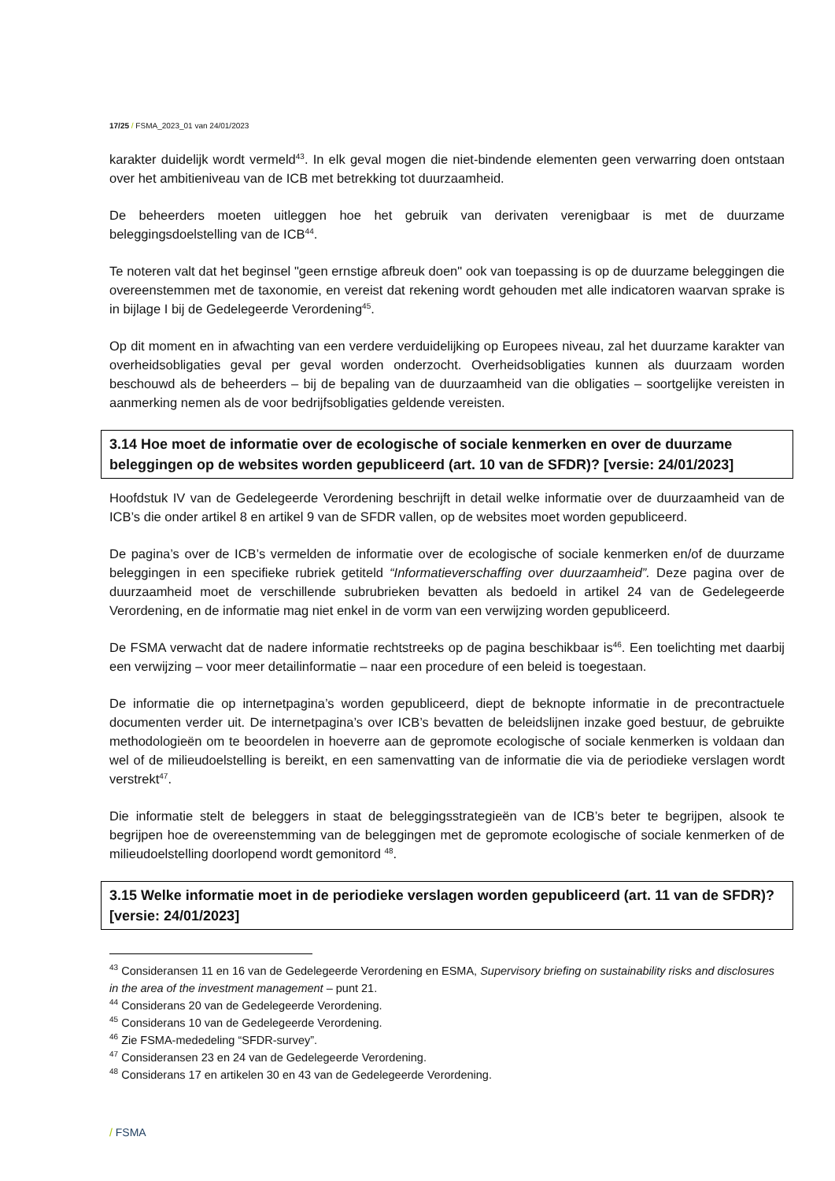17/25 / FSMA_2023_01 van 24/01/2023
karakter duidelijk wordt vermeld<sup>43</sup>. In elk geval mogen die niet-bindende elementen geen verwarring doen ontstaan over het ambitieniveau van de ICB met betrekking tot duurzaamheid.
De beheerders moeten uitleggen hoe het gebruik van derivaten verenigbaar is met de duurzame beleggingsdoelstelling van de ICB<sup>44</sup>.
Te noteren valt dat het beginsel "geen ernstige afbreuk doen" ook van toepassing is op de duurzame beleggingen die overeenstemmen met de taxonomie, en vereist dat rekening wordt gehouden met alle indicatoren waarvan sprake is in bijlage I bij de Gedelegeerde Verordening<sup>45</sup>.
Op dit moment en in afwachting van een verdere verduidelijking op Europees niveau, zal het duurzame karakter van overheidsobligaties geval per geval worden onderzocht. Overheidsobligaties kunnen als duurzaam worden beschouwd als de beheerders – bij de bepaling van de duurzaamheid van die obligaties – soortgelijke vereisten in aanmerking nemen als de voor bedrijfsobligaties geldende vereisten.
3.14 Hoe moet de informatie over de ecologische of sociale kenmerken en over de duurzame beleggingen op de websites worden gepubliceerd (art. 10 van de SFDR)? [versie: 24/01/2023]
Hoofdstuk IV van de Gedelegeerde Verordening beschrijft in detail welke informatie over de duurzaamheid van de ICB’s die onder artikel 8 en artikel 9 van de SFDR vallen, op de websites moet worden gepubliceerd.
De pagina’s over de ICB’s vermelden de informatie over de ecologische of sociale kenmerken en/of de duurzame beleggingen in een specifieke rubriek getiteld “Informatieverschaffing over duurzaamheid”. Deze pagina over de duurzaamheid moet de verschillende subrubrieken bevatten als bedoeld in artikel 24 van de Gedelegeerde Verordening, en de informatie mag niet enkel in de vorm van een verwijzing worden gepubliceerd.
De FSMA verwacht dat de nadere informatie rechtstreeks op de pagina beschikbaar is<sup>46</sup>. Een toelichting met daarbij een verwijzing – voor meer detailinformatie – naar een procedure of een beleid is toegestaan.
De informatie die op internetpagina’s worden gepubliceerd, diept de beknopte informatie in de precontractuele documenten verder uit. De internetpagina’s over ICB’s bevatten de beleidslijnen inzake goed bestuur, de gebruikte methodologieën om te beoordelen in hoeverre aan de gepromote ecologische of sociale kenmerken is voldaan dan wel of de milieudoelstelling is bereikt, en een samenvatting van de informatie die via de periodieke verslagen wordt verstrekt<sup>47</sup>.
Die informatie stelt de beleggers in staat de beleggingsstrategieën van de ICB’s beter te begrijpen, alsook te begrijpen hoe de overeenstemming van de beleggingen met de gepromote ecologische of sociale kenmerken of de milieudoelstelling doorlopend wordt gemonitord <sup>48</sup>.
3.15 Welke informatie moet in de periodieke verslagen worden gepubliceerd (art. 11 van de SFDR)? [versie: 24/01/2023]
<sup>43</sup> Consideransen 11 en 16 van de Gedelegeerde Verordening en ESMA, Supervisory briefing on sustainability risks and disclosures in the area of the investment management – punt 21.
<sup>44</sup> Considerans 20 van de Gedelegeerde Verordening.
<sup>45</sup> Considerans 10 van de Gedelegeerde Verordening.
<sup>46</sup> Zie FSMA-mededeling “SFDR-survey”.
<sup>47</sup> Consideransen 23 en 24 van de Gedelegeerde Verordening.
<sup>48</sup> Considerans 17 en artikelen 30 en 43 van de Gedelegeerde Verordening.
/ FSMA